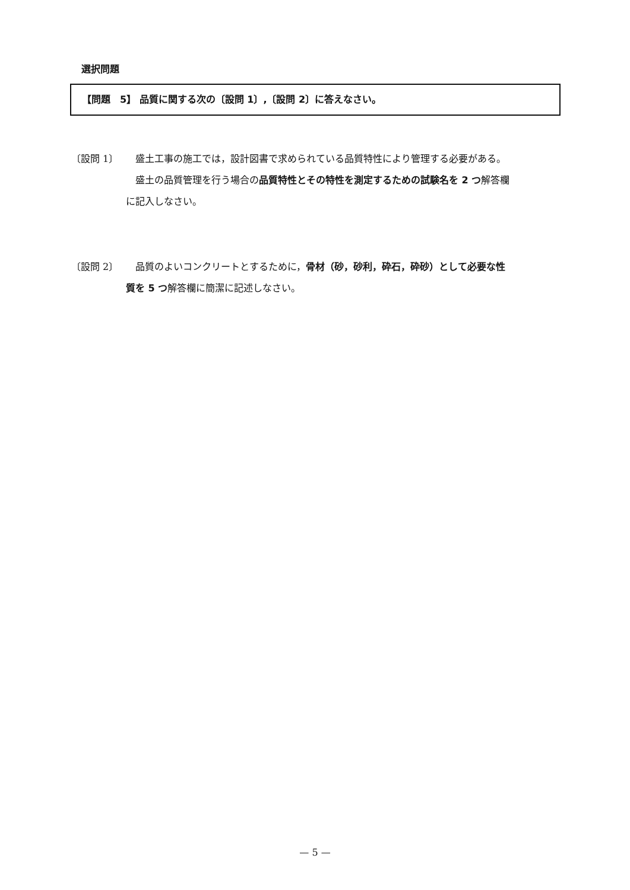選択問題
【問題　5】 品質に関する次の〔設問 1〕,〔設問 2〕に答えなさい。
〔設問 1〕 盛土工事の施工では，設計図書で求められている品質特性により管理する必要がある。
　盛土の品質管理を行う場合の品質特性とその特性を測定するための試験名を 2 つ解答欄
に記入しなさい。
〔設問 2〕 品質のよいコンクリートとするために，骨材（砂，砂利，砕石，砕砂）として必要な性
質を 5 つ解答欄に簡潔に記述しなさい。
— 5 —